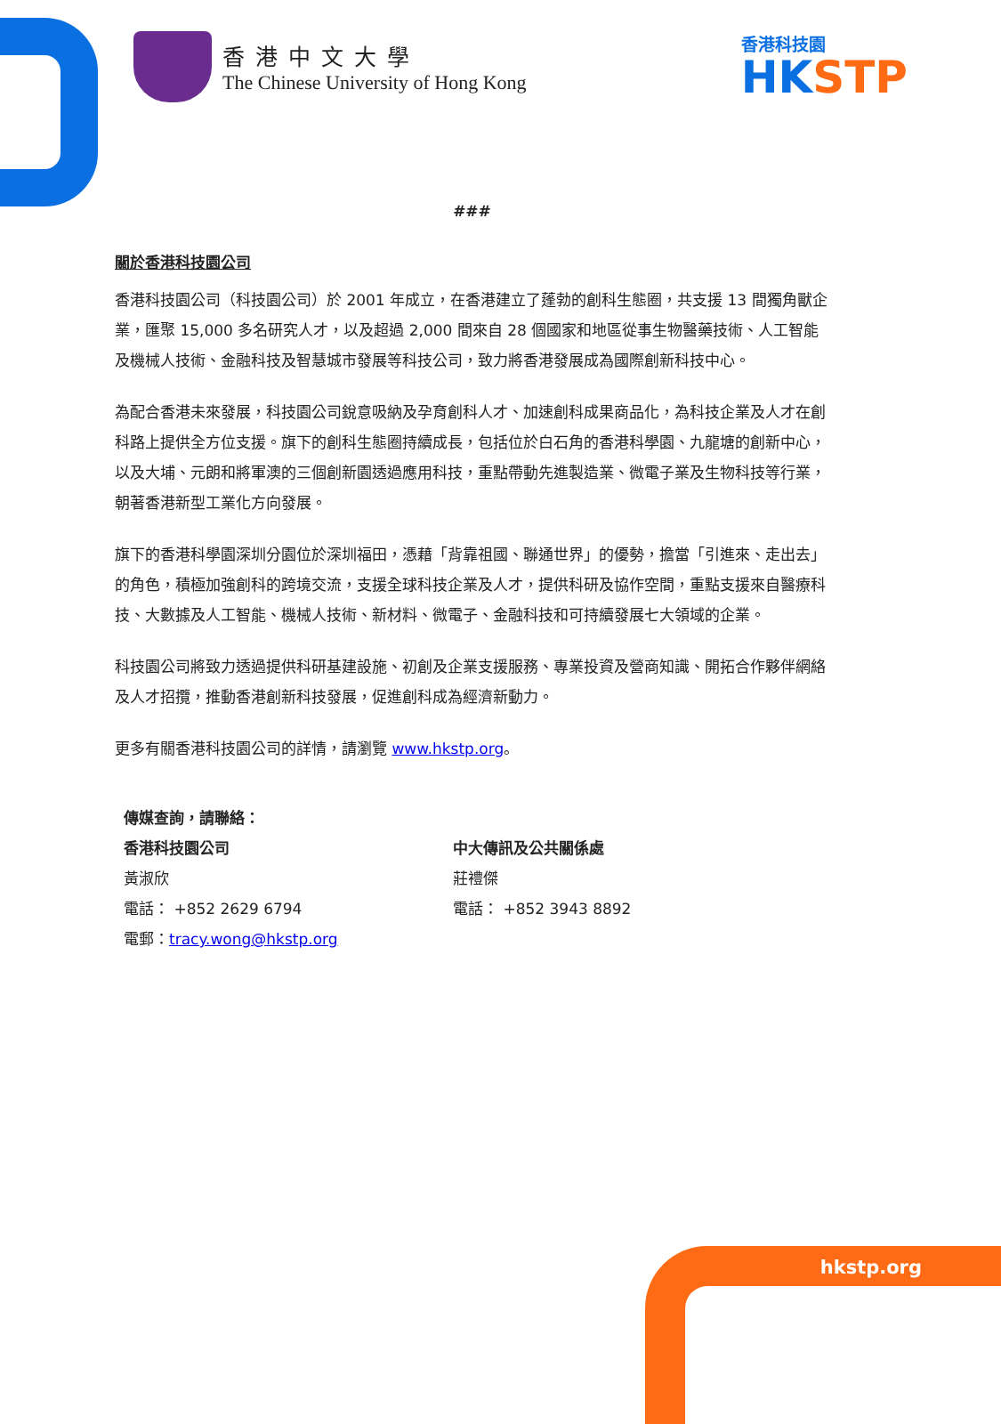香港中文大學
The Chinese University of Hong Kong
香港科技園
HKSTP
###
關於香港科技園公司
香港科技園公司（科技園公司）於 2001 年成立，在香港建立了蓬勃的創科生態圈，共支援 13 間獨角獸企業，匯聚 15,000 多名研究人才，以及超過 2,000 間來自 28 個國家和地區從事生物醫藥技術、人工智能及機械人技術、金融科技及智慧城市發展等科技公司，致力將香港發展成為國際創新科技中心。
為配合香港未來發展，科技園公司銳意吸納及孕育創科人才、加速創科成果商品化，為科技企業及人才在創科路上提供全方位支援。旗下的創科生態圈持續成長，包括位於白石角的香港科學園、九龍塘的創新中心，以及大埔、元朗和將軍澳的三個創新園透過應用科技，重點帶動先進製造業、微電子業及生物科技等行業，朝著香港新型工業化方向發展。
旗下的香港科學園深圳分園位於深圳福田，憑藉「背靠祖國、聯通世界」的優勢，擔當「引進來、走出去」的角色，積極加強創科的跨境交流，支援全球科技企業及人才，提供科研及協作空間，重點支援來自醫療科技、大數據及人工智能、機械人技術、新材料、微電子、金融科技和可持續發展七大領域的企業。
科技園公司將致力透過提供科研基建設施、初創及企業支援服務、專業投資及營商知識、開拓合作夥伴網絡及人才招攬，推動香港創新科技發展，促進創科成為經濟新動力。
更多有關香港科技園公司的詳情，請瀏覽 www.hkstp.org。
傳媒查詢，請聯絡：
香港科技園公司
黃淑欣
電話： +852 2629 6794
電郵：tracy.wong@hkstp.org
中大傳訊及公共關係處
莊禮傑
電話： +852 3943 8892
hkstp.org